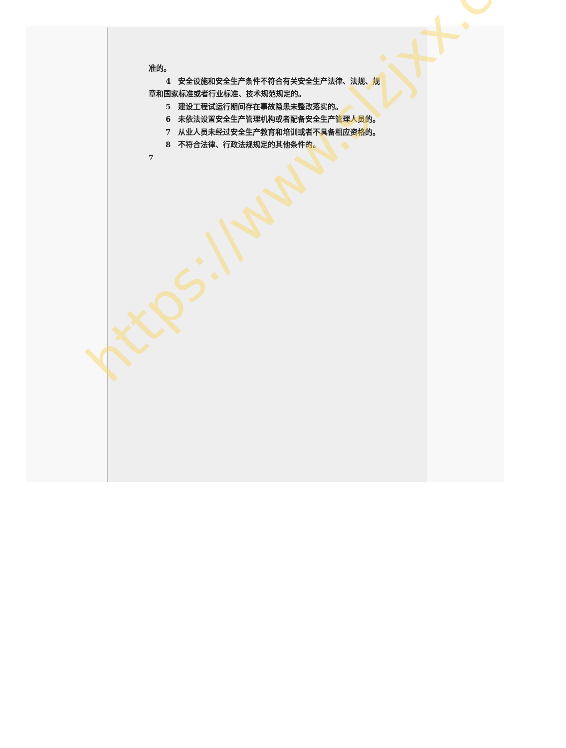准的。
4　安全设施和安全生产条件不符合有关安全生产法律、法规、规章和国家标准或者行业标准、技术规范规定的。
5　建设工程试运行期间存在事故隐患未整改落实的。
6　未依法设置安全生产管理机构或者配备安全生产管理人员的。
7　从业人员未经过安全生产教育和培训或者不具备相应资格的。
8　不符合法律、行政法规规定的其他条件的。
7
https://www.slzjxx.com